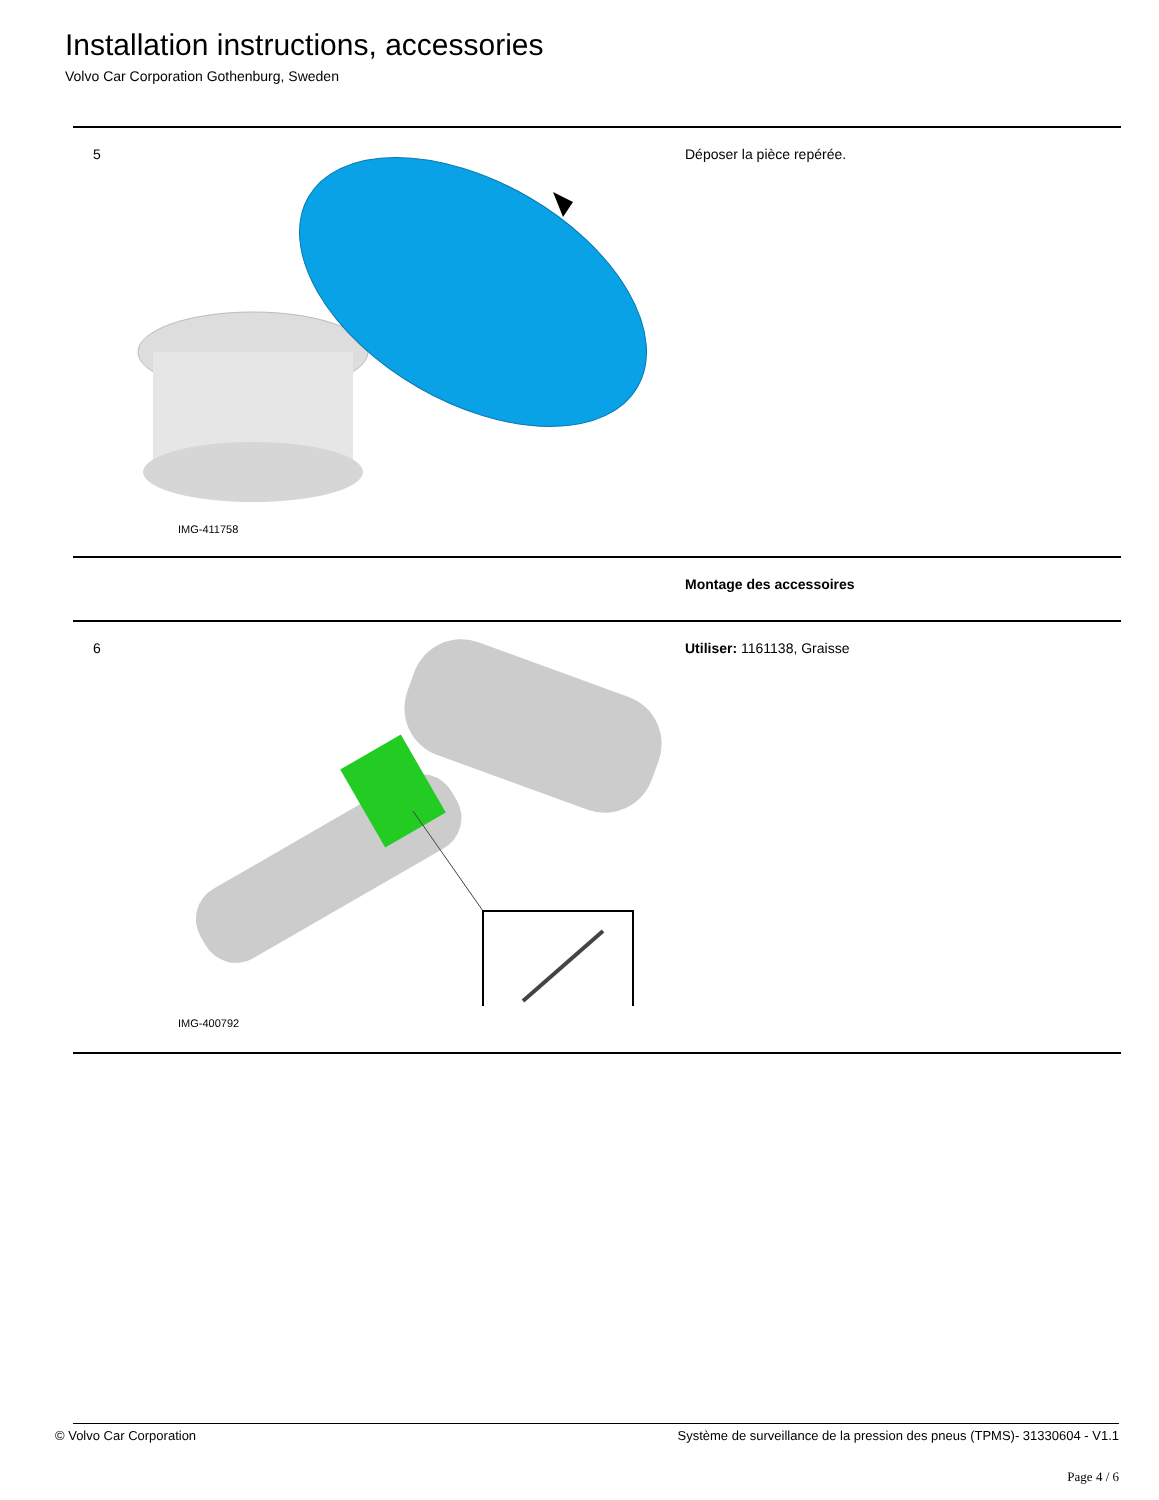Installation instructions, accessories
Volvo Car Corporation Gothenburg, Sweden
5
IMG-411758
Déposer la pièce repérée.
Montage des accessoires
6
IMG-400792
Utiliser: 1161138, Graisse
© Volvo Car Corporation Système de surveillance de la pression des pneus (TPMS)- 31330604 - V1.1
Page 4 / 6